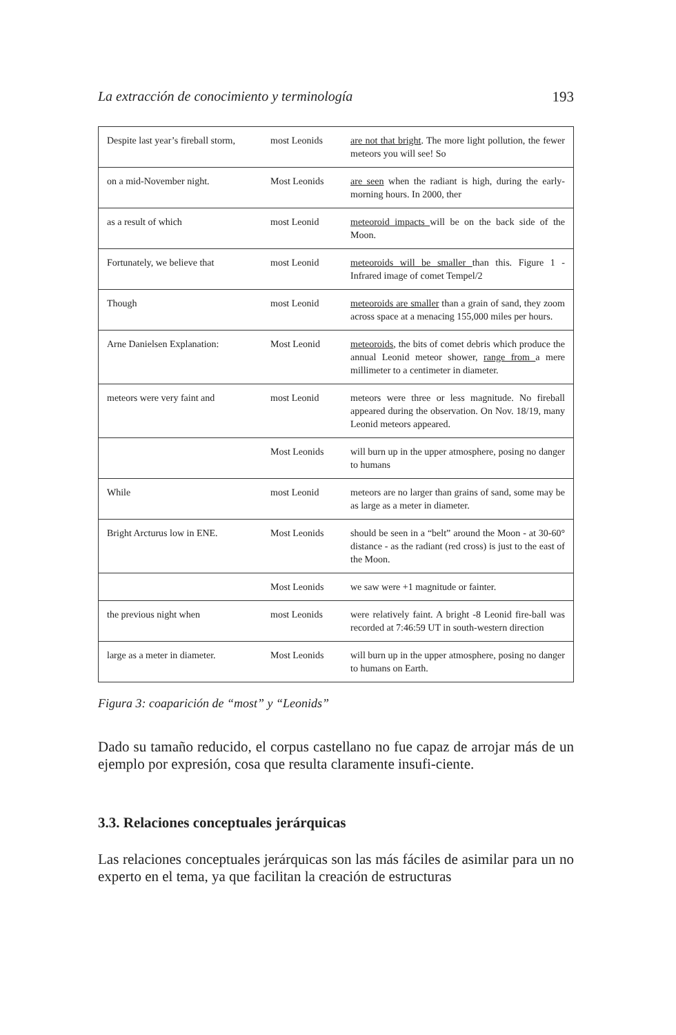La extracción de conocimiento y terminología 193
| Despite last year’s fireball storm, | most Leonids | are not that bright . The more light pollution, the fewer meteors you will see! So |
| on a mid-November night. | Most Leonids | are seen when the radiant is high, during the early-morning hours. In 2000, ther |
| as a result of which | most Leonid | meteoroid impacts will be on the back side of the Moon. |
| Fortunately, we believe that | most Leonid | meteoroids will be smaller than this. Figure 1 - Infrared image of comet Tempel/2 |
| Though | most Leonid | meteoroids are smaller than a grain of sand, they zoom across space at a menacing 155,000 miles per hours. |
| Arne Danielsen Explanation: | Most Leonid | meteoroids , the bits of comet debris which produce the annual Leonid meteor shower, range from a mere millimeter to a centimeter in diameter. |
| meteors were very faint and | most Leonid | meteors were three or less magnitude. No fireball appeared during the observation. On Nov. 18/19, many Leonid meteors appeared. |
| | Most Leonids | will burn up in the upper atmosphere, posing no danger to humans |
| While | most Leonid | meteors are no larger than grains of sand, some may be as large as a meter in diameter. |
| Bright Arcturus low in ENE. | Most Leonids | should be seen in a “belt” around the Moon - at 30-60° distance - as the radiant (red cross) is just to the east of the Moon. |
| | Most Leonids | we saw were +1 magnitude or fainter. |
| the previous night when | most Leonids | were relatively faint. A bright -8 Leonid fire-ball was recorded at 7:46:59 UT in south-western direction |
| large as a meter in diameter. | Most Leonids | will burn up in the upper atmosphere, posing no danger to humans on Earth. |
Figura 3: coaparición de “most” y “Leonids”
Dado su tamaño reducido, el corpus castellano no fue capaz de arrojar más de un ejemplo por expresión, cosa que resulta claramente insufi-ciente.
3.3. Relaciones conceptuales jerárquicas
Las relaciones conceptuales jerárquicas son las más fáciles de asimilar para un no experto en el tema, ya que facilitan la creación de estructuras